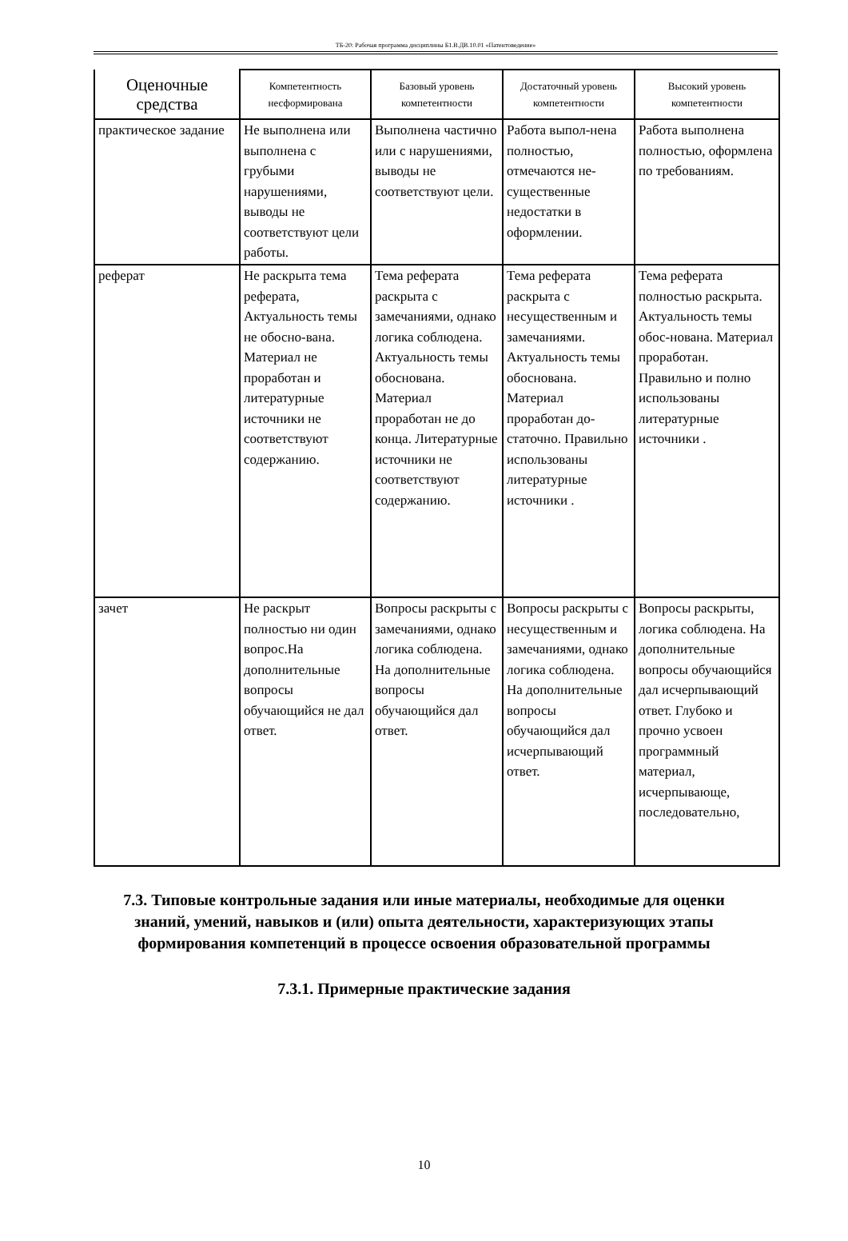ТБ-20: Рабочая программа дисциплины Б1.В.ДВ.10.01 «Патентоведение»
| Оценочные средства | Компетентность несформирована | Базовый уровень компетентности | Достаточный уровень компетентности | Высокий уровень компетентности |
| --- | --- | --- | --- | --- |
| практическое задание | Не выполнена или выполнена с грубыми нарушениями, выводы не соответствуют цели работы. | Выполнена частично или с нарушениями, выводы не соответствуют цели. | Работа выпол-нена полностью, отмечаются не-существенные недостатки в оформлении. | Работа выполнена полностью, оформлена по требованиям. |
| реферат | Не раскрыта тема реферата, Актуальность темы не обосно-вана. Материал не проработан и литературные источники не соответствуют содержанию. | Тема реферата раскрыта с замечаниями, однако логика соблюдена. Актуальность темы обоснована. Материал проработан не до конца. Литературные источники не соответствуют содержанию. | Тема реферата раскрыта с несущественным и замечаниями. Актуальность темы обоснована. Материал проработан до-статочно. Правильно использованы литературные источники . | Тема реферата полностью раскрыта. Актуальность темы обос-нована. Материал проработан. Правильно и полно использованы литературные источники . |
| зачет | Не раскрыт полностью ни один вопрос.На дополнительные вопросы обучающийся не дал ответ. | Вопросы раскрыты с замечаниями, однако логика соблюдена. На дополнительные вопросы обучающийся дал ответ. | Вопросы раскрыты с несущественным и замечаниями, однако логика соблюдена. На дополнительные вопросы обучающийся дал исчерпывающий ответ. | Вопросы раскрыты, логика соблюдена. На дополнительные вопросы обучающийся дал исчерпывающий ответ. Глубоко и прочно усвоен программный материал, исчерпывающе, последовательно, |
7.3. Типовые контрольные задания или иные материалы, необходимые для оценки знаний, умений, навыков и (или) опыта деятельности, характеризующих этапы формирования компетенций в процессе освоения образовательной программы
7.3.1. Примерные практические задания
10